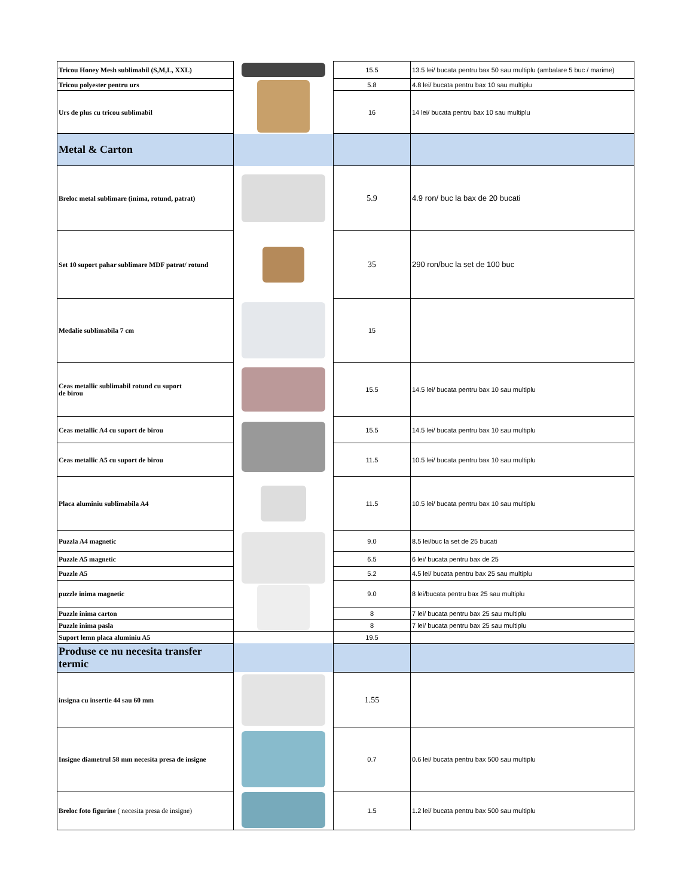| Tricou Honey Mesh sublimabil (S,M,L, XXL) | | 15.5 | 13.5 lei/ bucata pentru bax 50 sau multiplu (ambalare 5 buc / marime) |
| Tricou polyester pentru urs | | 5.8 | 4.8 lei/ bucata pentru bax 10 sau multiplu |
| Urs de plus cu tricou sublimabil | | 16 | 14 lei/ bucata pentru bax 10 sau multiplu |
| Metal & Carton | | | |
| Breloc metal sublimare (inima, rotund, patrat) | | 5.9 | 4.9 ron/ buc la bax de 20 bucati |
| Set 10 suport pahar sublimare MDF patrat/ rotund | | 35 | 290 ron/buc la set de 100 buc |
| Medalie sublimabila 7 cm | | 15 | |
| Ceas metallic sublimabil rotund cu suport de birou | | 15.5 | 14.5 lei/ bucata pentru bax 10 sau multiplu |
| Ceas metallic A4 cu suport de birou | | 15.5 | 14.5 lei/ bucata pentru bax 10 sau multiplu |
| Ceas metallic A5 cu suport de birou | | 11.5 | 10.5 lei/ bucata pentru bax 10 sau multiplu |
| Placa aluminiu sublimabila A4 | | 11.5 | 10.5 lei/ bucata pentru bax 10 sau multiplu |
| Puzzla A4 magnetic | | 9.0 | 8.5 lei/buc la set de 25 bucati |
| Puzzle A5 magnetic | | 6.5 | 6 lei/ bucata pentru bax de 25 |
| Puzzle A5 | | 5.2 | 4.5 lei/ bucata pentru bax 25 sau multiplu |
| puzzle inima magnetic | | 9.0 | 8 lei/bucata pentru bax 25 sau multiplu |
| Puzzle inima carton | | 8 | 7 lei/ bucata pentru bax 25 sau multiplu |
| Puzzle inima pasla | | 8 | 7 lei/ bucata pentru bax 25 sau multiplu |
| Suport lemn placa aluminiu A5 | | 19.5 | |
| Produse ce nu necesita transfer termic | | | |
| insigna cu insertie 44 sau 60 mm | | 1.55 | |
| Insigne diametrul 58 mm necesita presa de insigne | | 0.7 | 0.6 lei/ bucata pentru bax 500 sau multiplu |
| Breloc foto figurine ( necesita presa de insigne) | | 1.5 | 1.2 lei/ bucata pentru bax 500 sau multiplu |